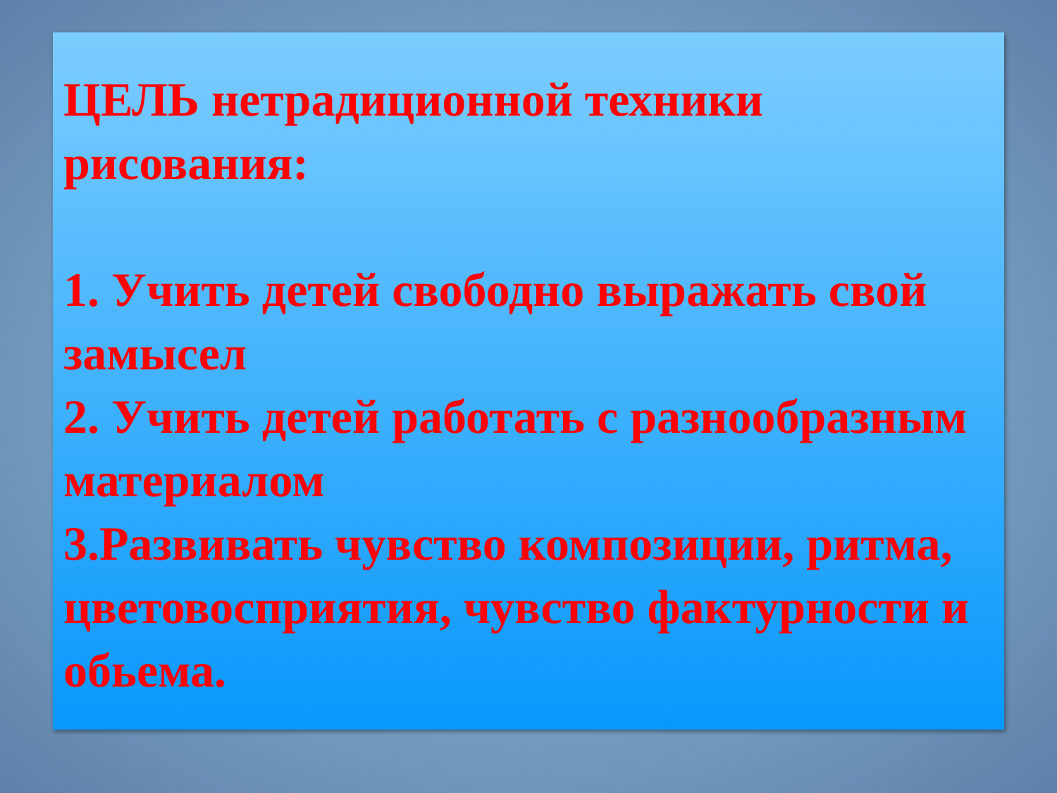ЦЕЛЬ нетрадиционной техники рисования:
1. Учить детей свободно выражать свой замысел
2. Учить детей работать с разнообразным материалом
3.Развивать чувство композиции, ритма, цветовосприятия, чувство фактурности и обьема.